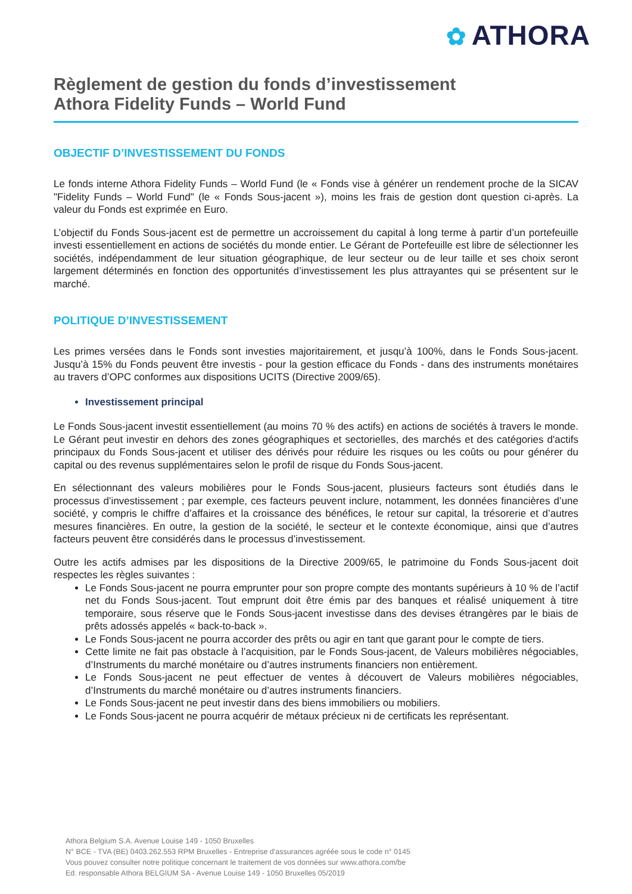✿ ATHORA
Règlement de gestion du fonds d’investissement
Athora Fidelity Funds – World Fund
OBJECTIF D’INVESTISSEMENT DU FONDS
Le fonds interne Athora Fidelity Funds – World Fund (le « Fonds vise à générer un rendement proche de la SICAV "Fidelity Funds – World Fund" (le « Fonds Sous-jacent »), moins les frais de gestion dont question ci-après. La valeur du Fonds est exprimée en Euro.
L’objectif du Fonds Sous-jacent est de permettre un accroissement du capital à long terme à partir d’un portefeuille investi essentiellement en actions de sociétés du monde entier. Le Gérant de Portefeuille est libre de sélectionner les sociétés, indépendamment de leur situation géographique, de leur secteur ou de leur taille et ses choix seront largement déterminés en fonction des opportunités d’investissement les plus attrayantes qui se présentent sur le marché.
POLITIQUE D’INVESTISSEMENT
Les primes versées dans le Fonds sont investies majoritairement, et jusqu’à 100%, dans le Fonds Sous-jacent. Jusqu’à 15% du Fonds peuvent être investis - pour la gestion efficace du Fonds - dans des instruments monétaires au travers d’OPC conformes aux dispositions UCITS (Directive 2009/65).
Investissement principal
Le Fonds Sous-jacent investit essentiellement (au moins 70 % des actifs) en actions de sociétés à travers le monde. Le Gérant peut investir en dehors des zones géographiques et sectorielles, des marchés et des catégories d'actifs principaux du Fonds Sous-jacent et utiliser des dérivés pour réduire les risques ou les coûts ou pour générer du capital ou des revenus supplémentaires selon le profil de risque du Fonds Sous-jacent.
En sélectionnant des valeurs mobilières pour le Fonds Sous-jacent, plusieurs facteurs sont étudiés dans le processus d’investissement ; par exemple, ces facteurs peuvent inclure, notamment, les données financières d’une société, y compris le chiffre d’affaires et la croissance des bénéfices, le retour sur capital, la trésorerie et d’autres mesures financières. En outre, la gestion de la société, le secteur et le contexte économique, ainsi que d’autres facteurs peuvent être considérés dans le processus d’investissement.
Outre les actifs admises par les dispositions de la Directive 2009/65, le patrimoine du Fonds Sous-jacent doit respectes les règles suivantes :
Le Fonds Sous-jacent ne pourra emprunter pour son propre compte des montants supérieurs à 10 % de l’actif net du Fonds Sous-jacent. Tout emprunt doit être émis par des banques et réalisé uniquement à titre temporaire, sous réserve que le Fonds Sous-jacent investisse dans des devises étrangères par le biais de prêts adossés appelés « back-to-back ».
Le Fonds Sous-jacent ne pourra accorder des prêts ou agir en tant que garant pour le compte de tiers.
Cette limite ne fait pas obstacle à l’acquisition, par le Fonds Sous-jacent, de Valeurs mobilières négociables, d’Instruments du marché monétaire ou d’autres instruments financiers non entièrement.
Le Fonds Sous-jacent ne peut effectuer de ventes à découvert de Valeurs mobilières négociables, d’Instruments du marché monétaire ou d’autres instruments financiers.
Le Fonds Sous-jacent ne peut investir dans des biens immobiliers ou mobiliers.
Le Fonds Sous-jacent ne pourra acquérir de métaux précieux ni de certificats les représentant.
Athora Belgium S.A. Avenue Louise 149 - 1050 Bruxelles
N° BCE - TVA (BE) 0403.262.553 RPM Bruxelles - Entreprise d'assurances agréée sous le code n° 0145
Vous pouvez consulter notre politique concernant le traitement de vos données sur www.athora.com/be
Ed. responsable Athora BELGIUM SA - Avenue Louise 149 - 1050 Bruxelles 05/2019